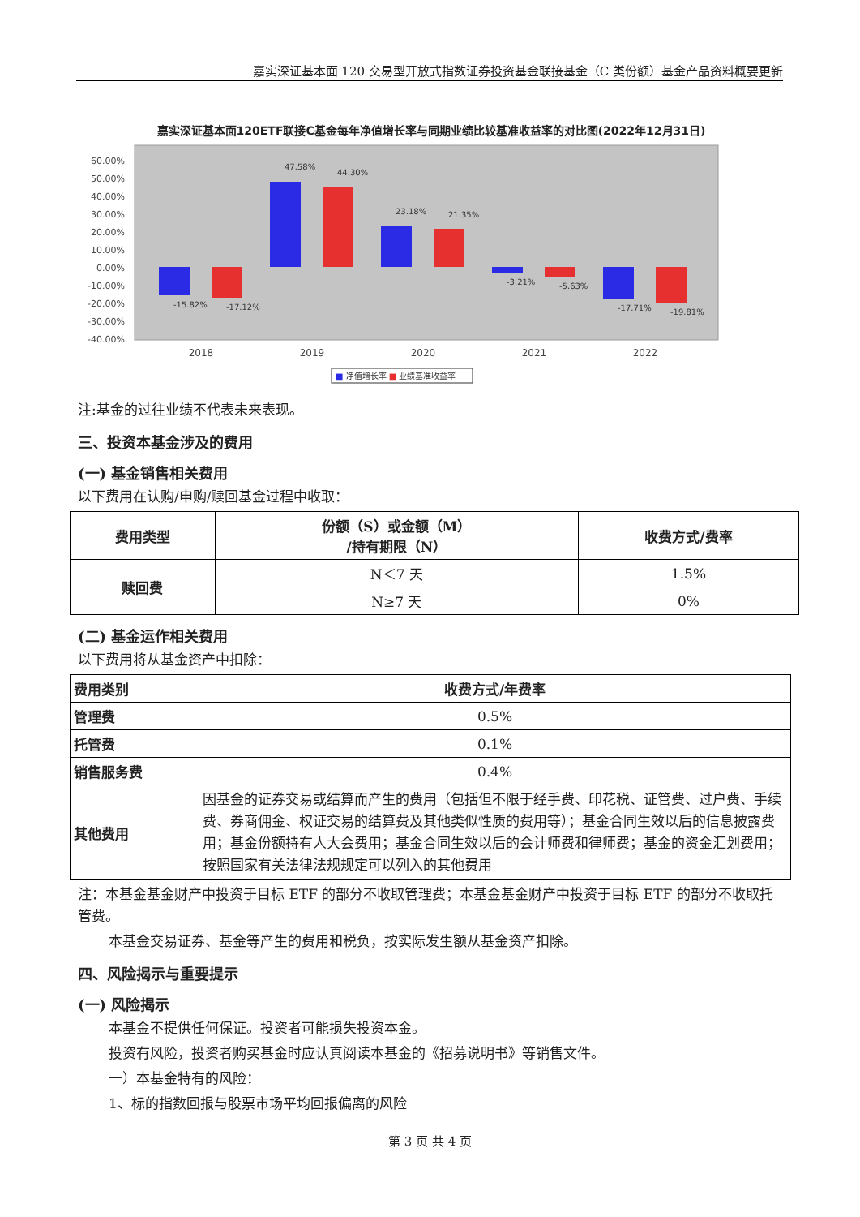嘉实深证基本面 120 交易型开放式指数证券投资基金联接基金（C 类份额）基金产品资料概要更新
嘉实深证基本面120ETF联接C基金每年净值增长率与同期业绩比较基准收益率的对比图(2022年12月31日)
60.00%
50.00%
40.00%
30.00%
20.00%
10.00%
0.00%
-10.00%
-20.00%
-30.00%
-40.00%
-15.82%
-17.12%
47.58%
44.30%
23.18%
21.35%
-3.21%
-5.63%
-17.71%
-19.81%
2018
2019
2020
2021
2022
■ 净值增长率 ■ 业绩基准收益率
注:基金的过往业绩不代表未来表现。
三、投资本基金涉及的费用
(一) 基金销售相关费用
以下费用在认购/申购/赎回基金过程中收取：
| 费用类型 | 份额（S）或金额（M） /持有期限（N） | 收费方式/费率 |
| --- | --- | --- |
| 赎回费 | N＜7 天 | 1.5% |
| | N≥7 天 | 0% |
(二) 基金运作相关费用
以下费用将从基金资产中扣除：
| 费用类别 | 收费方式/年费率 |
| --- | --- |
| 管理费 | 0.5% |
| 托管费 | 0.1% |
| 销售服务费 | 0.4% |
| 其他费用 | 因基金的证券交易或结算而产生的费用（包括但不限于经手费、印花税、证管费、过户费、手续费、券商佣金、权证交易的结算费及其他类似性质的费用等）；基金合同生效以后的信息披露费用；基金份额持有人大会费用；基金合同生效以后的会计师费和律师费；基金的资金汇划费用；按照国家有关法律法规规定可以列入的其他费用 |
注：本基金基金财产中投资于目标 ETF 的部分不收取管理费；本基金基金财产中投资于目标 ETF 的部分不收取托管费。
本基金交易证券、基金等产生的费用和税负，按实际发生额从基金资产扣除。
四、风险揭示与重要提示
(一) 风险揭示
本基金不提供任何保证。投资者可能损失投资本金。
投资有风险，投资者购买基金时应认真阅读本基金的《招募说明书》等销售文件。
一）本基金特有的风险：
1、标的指数回报与股票市场平均回报偏离的风险
第 3 页 共 4 页